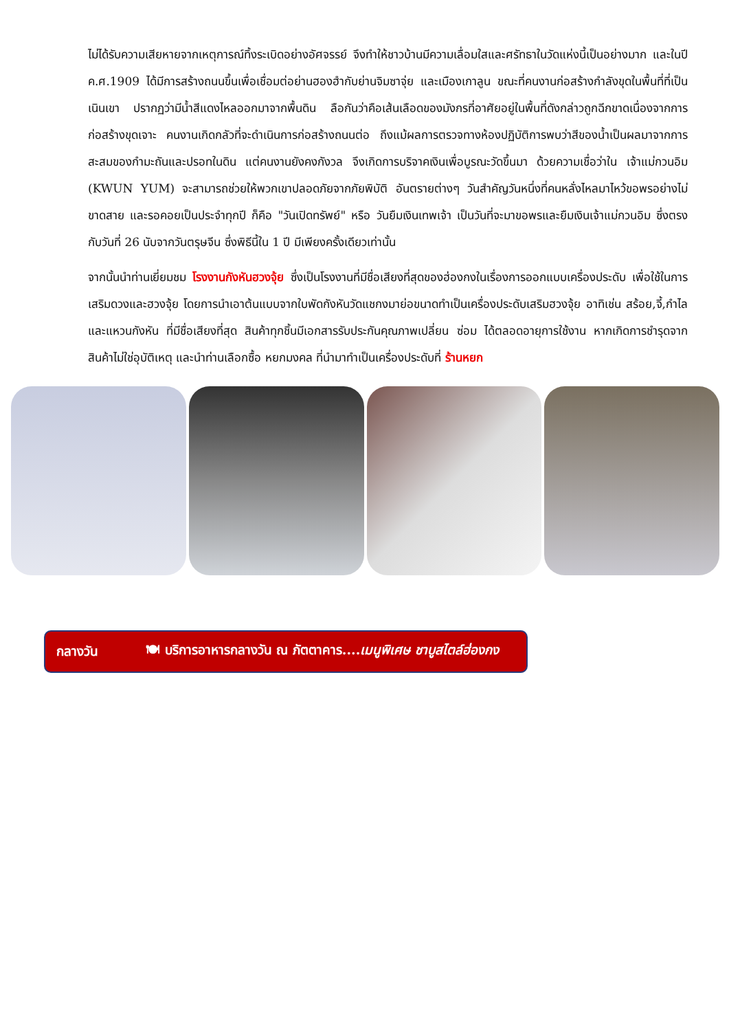ไม่ได้รับความเสียหายจากเหตุการณ์ทิ้งระเบิดอย่างอัศจรรย์ จึงทำให้ชาวบ้านมีความเลื่อมใสและศรัทธาในวัดแห่งนี้เป็นอย่างมาก และในปี ค.ศ.1909 ได้มีการสร้างถนนขึ้นเพื่อเชื่อมต่อย่านฮองฮำกับย่านจิมซาจุ่ย และเมืองเกาลูน ขณะที่คนงานก่อสร้างกำลังขุดในพื้นที่ที่เป็นเนินเขา ปรากฏว่ามีน้ำสีแดงไหลออกมาจากพื้นดิน ลือกันว่าคือเส้นเลือดของมังกรที่อาศัยอยู่ในพื้นที่ดังกล่าวถูกฉีกขาดเนื่องจากการก่อสร้างขุดเจาะ คนงานเกิดกลัวที่จะดำเนินการก่อสร้างถนนต่อ ถึงแม้ผลการตรวจทางห้องปฏิบัติการพบว่าสีของน้ำเป็นผลมาจากการสะสมของกำมะถันและปรอทในดิน แต่คนงานยังคงกังวล จึงเกิดการบริจาคเงินเพื่อบูรณะวัดขึ้นมา ด้วยความเชื่อว่าใน เจ้าแม่กวนอิม (KWUN YUM) จะสามารถช่วยให้พวกเขาปลอดภัยจากภัยพิบัติ อันตรายต่างๆ วันสำคัญวันหนึ่งที่คนหลั่งไหลมาไหว้ขอพรอย่างไม่ขาดสาย และรอคอยเป็นประจำทุกปี ก็คือ "วันเปิดทรัพย์" หรือ วันยืมเงินเทพเจ้า เป็นวันที่จะมาขอพรและยืมเงินเจ้าแม่กวนอิม ซึ่งตรงกับวันที่ 26 นับจากวันตรุษจีน ซึ่งพิธีนี้ใน 1 ปี มีเพียงครั้งเดียวเท่านั้น
จากนั้นนำท่านเยี่ยมชม โรงงานกังหันฮวงจุ้ย ซึ่งเป็นโรงงานที่มีชื่อเสียงที่สุดของฮ่องกงในเรื่องการออกแบบเครื่องประดับ เพื่อใช้ในการเสริมดวงและฮวงจุ้ย โดยการนำเอาต้นแบบจากใบพัดกังหันวัดแชกงมาย่อขนาดทำเป็นเครื่องประดับเสริมฮวงจุ้ย อาทิเช่น สร้อย,จี้,กำไล และแหวนกังหัน ที่มีชื่อเสียงที่สุด สินค้าทุกชิ้นมีเอกสารรับประกันคุณภาพเปลี่ยน ซ่อม ได้ตลอดอายุการใช้งาน หากเกิดการชำรุดจากสินค้าไม่ใช่อุบัติเหตุ และนำท่านเลือกซื้อ หยกมงคล ที่นำมาทำเป็นเครื่องประดับที่ ร้านหยก
กลางวัน 🍽 บริการอาหารกลางวัน ณ ภัตตาคาร....เมนูพิเศษ ชาบูสไตล์ฮ่องกง